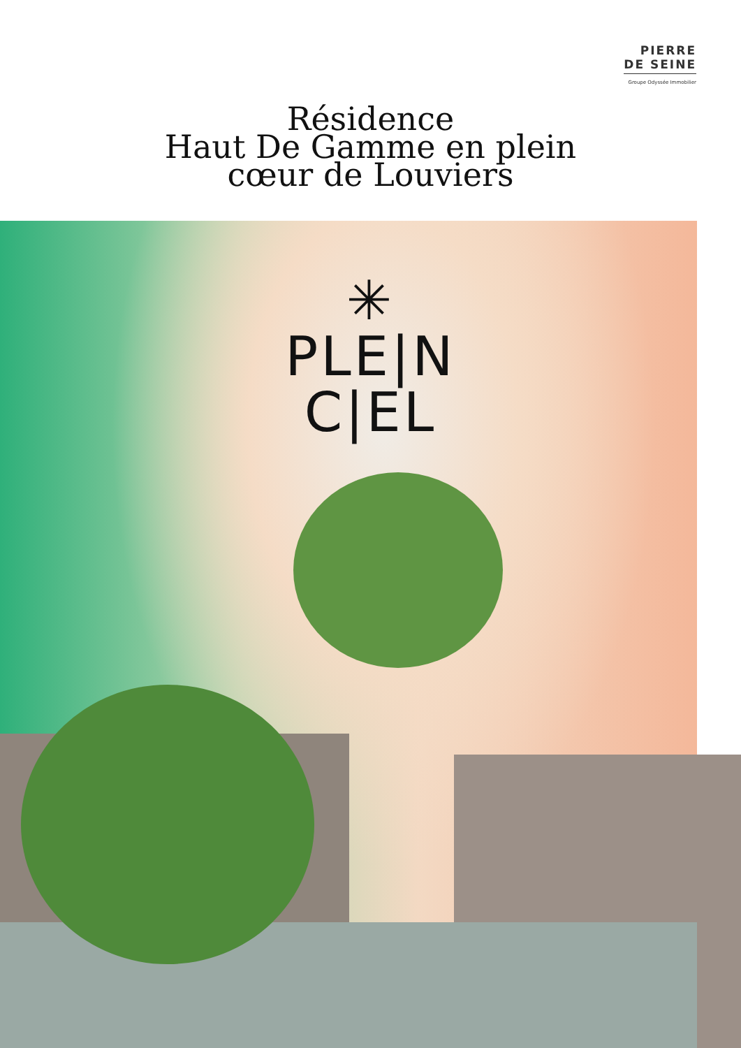PIERRE
DE SEINE
Groupe Odyssée Immobilier
Résidence
Haut De Gamme en plein
cœur de Louviers
✳
PLE|N
C|EL